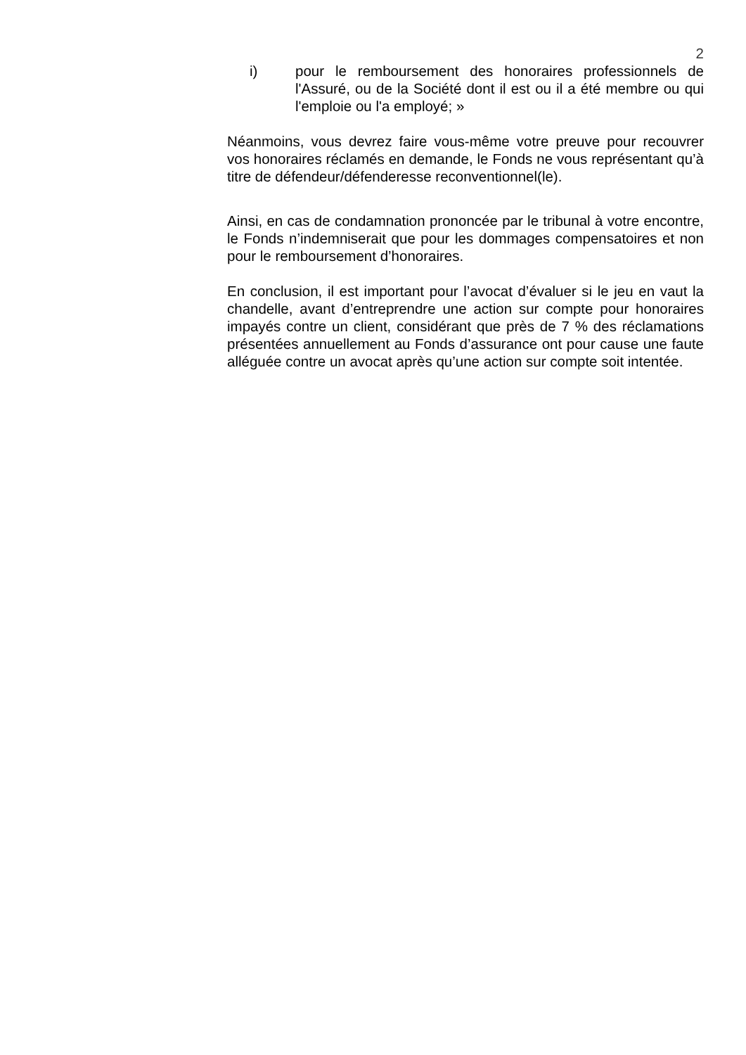2
i) pour le remboursement des honoraires professionnels de l'Assuré, ou de la Société dont il est ou il a été membre ou qui l'emploie ou l'a employé; »
Néanmoins, vous devrez faire vous-même votre preuve pour recouvrer vos honoraires réclamés en demande, le Fonds ne vous représentant qu’à titre de défendeur/défenderesse reconventionnel(le).
Ainsi, en cas de condamnation prononcée par le tribunal à votre encontre, le Fonds n’indemniserait que pour les dommages compensatoires et non pour le remboursement d’honoraires.
En conclusion, il est important pour l’avocat d’évaluer si le jeu en vaut la chandelle, avant d’entreprendre une action sur compte pour honoraires impayés contre un client, considérant que près de 7 % des réclamations présentées annuellement au Fonds d’assurance ont pour cause une faute alléguée contre un avocat après qu’une action sur compte soit intentée.